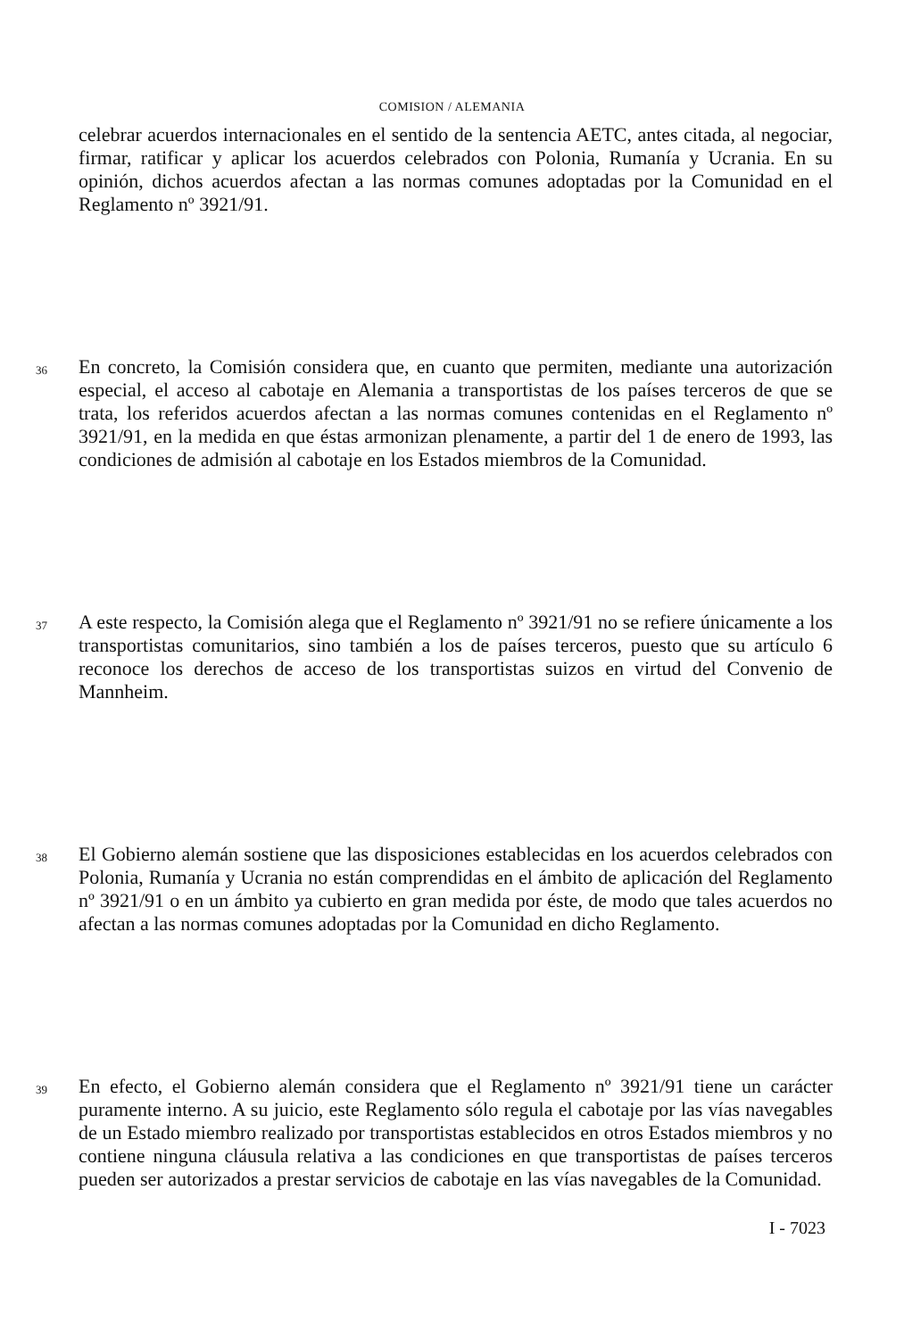COMISION / ALEMANIA
celebrar acuerdos internacionales en el sentido de la sentencia AETC, antes citada, al negociar, firmar, ratificar y aplicar los acuerdos celebrados con Polonia, Rumanía y Ucrania. En su opinión, dichos acuerdos afectan a las normas comunes adoptadas por la Comunidad en el Reglamento nº 3921/91.
36
En concreto, la Comisión considera que, en cuanto que permiten, mediante una autorización especial, el acceso al cabotaje en Alemania a transportistas de los países terceros de que se trata, los referidos acuerdos afectan a las normas comunes contenidas en el Reglamento nº 3921/91, en la medida en que éstas armonizan plenamente, a partir del 1 de enero de 1993, las condiciones de admisión al cabotaje en los Estados miembros de la Comunidad.
37
A este respecto, la Comisión alega que el Reglamento nº 3921/91 no se refiere únicamente a los transportistas comunitarios, sino también a los de países terceros, puesto que su artículo 6 reconoce los derechos de acceso de los transportistas suizos en virtud del Convenio de Mannheim.
38
El Gobierno alemán sostiene que las disposiciones establecidas en los acuerdos celebrados con Polonia, Rumanía y Ucrania no están comprendidas en el ámbito de aplicación del Reglamento nº 3921/91 o en un ámbito ya cubierto en gran medida por éste, de modo que tales acuerdos no afectan a las normas comunes adoptadas por la Comunidad en dicho Reglamento.
39
En efecto, el Gobierno alemán considera que el Reglamento nº 3921/91 tiene un carácter puramente interno. A su juicio, este Reglamento sólo regula el cabotaje por las vías navegables de un Estado miembro realizado por transportistas establecidos en otros Estados miembros y no contiene ninguna cláusula relativa a las condiciones en que transportistas de países terceros pueden ser autorizados a prestar servicios de cabotaje en las vías navegables de la Comunidad.
I - 7023